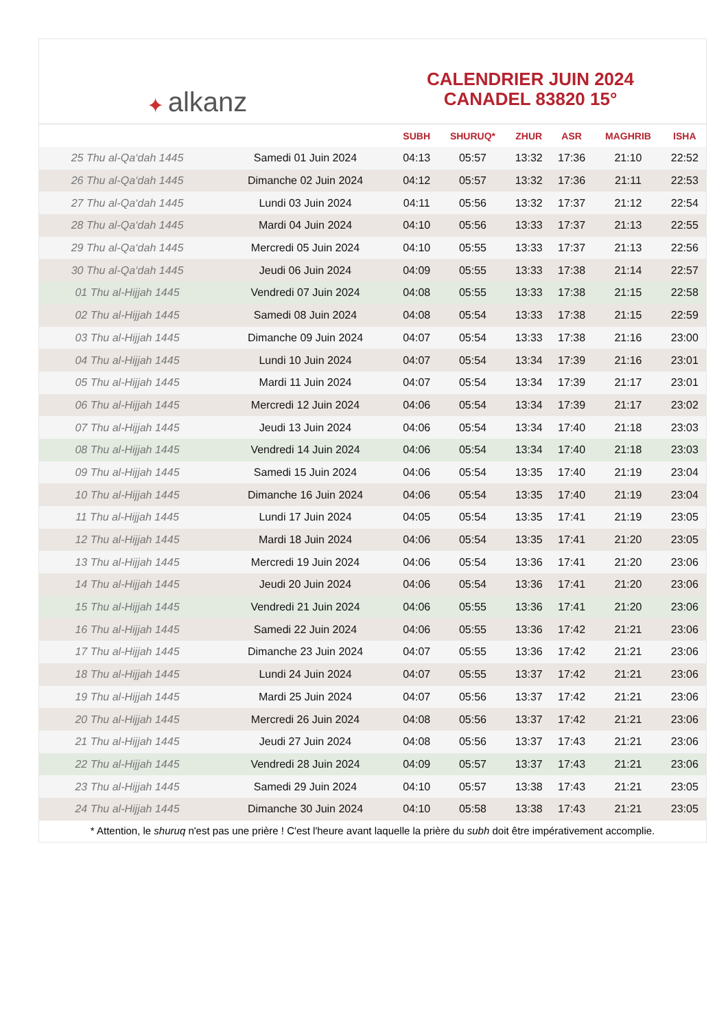✦ alkanz
CALENDRIER JUIN 2024
CANADEL 83820 15°
| | | SUBH | SHURUQ* | ZHUR | ASR | MAGHRIB | ISHA |
| --- | --- | --- | --- | --- | --- | --- | --- |
| 25 Thu al-Qa‘dah 1445 | Samedi 01 Juin 2024 | 04:13 | 05:57 | 13:32 | 17:36 | 21:10 | 22:52 |
| 26 Thu al-Qa‘dah 1445 | Dimanche 02 Juin 2024 | 04:12 | 05:57 | 13:32 | 17:36 | 21:11 | 22:53 |
| 27 Thu al-Qa‘dah 1445 | Lundi 03 Juin 2024 | 04:11 | 05:56 | 13:32 | 17:37 | 21:12 | 22:54 |
| 28 Thu al-Qa‘dah 1445 | Mardi 04 Juin 2024 | 04:10 | 05:56 | 13:33 | 17:37 | 21:13 | 22:55 |
| 29 Thu al-Qa‘dah 1445 | Mercredi 05 Juin 2024 | 04:10 | 05:55 | 13:33 | 17:37 | 21:13 | 22:56 |
| 30 Thu al-Qa‘dah 1445 | Jeudi 06 Juin 2024 | 04:09 | 05:55 | 13:33 | 17:38 | 21:14 | 22:57 |
| 01 Thu al-Hijjah 1445 | Vendredi 07 Juin 2024 | 04:08 | 05:55 | 13:33 | 17:38 | 21:15 | 22:58 |
| 02 Thu al-Hijjah 1445 | Samedi 08 Juin 2024 | 04:08 | 05:54 | 13:33 | 17:38 | 21:15 | 22:59 |
| 03 Thu al-Hijjah 1445 | Dimanche 09 Juin 2024 | 04:07 | 05:54 | 13:33 | 17:38 | 21:16 | 23:00 |
| 04 Thu al-Hijjah 1445 | Lundi 10 Juin 2024 | 04:07 | 05:54 | 13:34 | 17:39 | 21:16 | 23:01 |
| 05 Thu al-Hijjah 1445 | Mardi 11 Juin 2024 | 04:07 | 05:54 | 13:34 | 17:39 | 21:17 | 23:01 |
| 06 Thu al-Hijjah 1445 | Mercredi 12 Juin 2024 | 04:06 | 05:54 | 13:34 | 17:39 | 21:17 | 23:02 |
| 07 Thu al-Hijjah 1445 | Jeudi 13 Juin 2024 | 04:06 | 05:54 | 13:34 | 17:40 | 21:18 | 23:03 |
| 08 Thu al-Hijjah 1445 | Vendredi 14 Juin 2024 | 04:06 | 05:54 | 13:34 | 17:40 | 21:18 | 23:03 |
| 09 Thu al-Hijjah 1445 | Samedi 15 Juin 2024 | 04:06 | 05:54 | 13:35 | 17:40 | 21:19 | 23:04 |
| 10 Thu al-Hijjah 1445 | Dimanche 16 Juin 2024 | 04:06 | 05:54 | 13:35 | 17:40 | 21:19 | 23:04 |
| 11 Thu al-Hijjah 1445 | Lundi 17 Juin 2024 | 04:05 | 05:54 | 13:35 | 17:41 | 21:19 | 23:05 |
| 12 Thu al-Hijjah 1445 | Mardi 18 Juin 2024 | 04:06 | 05:54 | 13:35 | 17:41 | 21:20 | 23:05 |
| 13 Thu al-Hijjah 1445 | Mercredi 19 Juin 2024 | 04:06 | 05:54 | 13:36 | 17:41 | 21:20 | 23:06 |
| 14 Thu al-Hijjah 1445 | Jeudi 20 Juin 2024 | 04:06 | 05:54 | 13:36 | 17:41 | 21:20 | 23:06 |
| 15 Thu al-Hijjah 1445 | Vendredi 21 Juin 2024 | 04:06 | 05:55 | 13:36 | 17:41 | 21:20 | 23:06 |
| 16 Thu al-Hijjah 1445 | Samedi 22 Juin 2024 | 04:06 | 05:55 | 13:36 | 17:42 | 21:21 | 23:06 |
| 17 Thu al-Hijjah 1445 | Dimanche 23 Juin 2024 | 04:07 | 05:55 | 13:36 | 17:42 | 21:21 | 23:06 |
| 18 Thu al-Hijjah 1445 | Lundi 24 Juin 2024 | 04:07 | 05:55 | 13:37 | 17:42 | 21:21 | 23:06 |
| 19 Thu al-Hijjah 1445 | Mardi 25 Juin 2024 | 04:07 | 05:56 | 13:37 | 17:42 | 21:21 | 23:06 |
| 20 Thu al-Hijjah 1445 | Mercredi 26 Juin 2024 | 04:08 | 05:56 | 13:37 | 17:42 | 21:21 | 23:06 |
| 21 Thu al-Hijjah 1445 | Jeudi 27 Juin 2024 | 04:08 | 05:56 | 13:37 | 17:43 | 21:21 | 23:06 |
| 22 Thu al-Hijjah 1445 | Vendredi 28 Juin 2024 | 04:09 | 05:57 | 13:37 | 17:43 | 21:21 | 23:06 |
| 23 Thu al-Hijjah 1445 | Samedi 29 Juin 2024 | 04:10 | 05:57 | 13:38 | 17:43 | 21:21 | 23:05 |
| 24 Thu al-Hijjah 1445 | Dimanche 30 Juin 2024 | 04:10 | 05:58 | 13:38 | 17:43 | 21:21 | 23:05 |
* Attention, le shuruq n'est pas une prière ! C'est l'heure avant laquelle la prière du subh doit être impérativement accomplie.